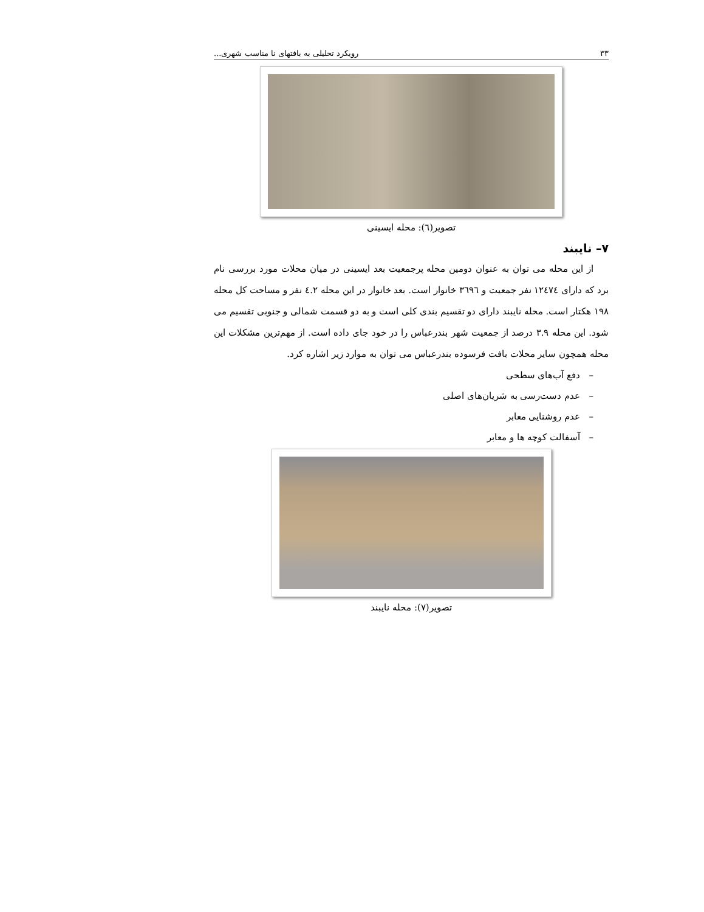٣٣ رویکرد تحلیلی به بافتهای نا مناسب شهری...
تصویر(٦): محله ایسینی
٧– نایبند
از این محله می توان به عنوان دومین محله پرجمعیت بعد ایسینی در میان محلات مورد بررسی نام برد که دارای ١٢٤٧٤ نفر جمعیت و ٣٦٩٦ خانوار است. بعد خانوار در این محله ٤.٢ نفر و مساحت کل محله ١٩٨ هکتار است. محله نایبند دارای دو تقسیم بندی کلی است و به دو قسمت شمالی و جنوبی تقسیم می شود. این محله ٣.٩ درصد از جمعیت شهر بندرعباس را در خود جای داده است. از مهم‌ترین مشکلات این محله همچون سایر محلات بافت فرسوده بندرعباس می توان به موارد زیر اشاره کرد.
– دفع آب‌های سطحی
– عدم دست‌رسی به شریان‌های اصلی
– عدم روشنایی معابر
– آسفالت کوچه ها و معابر
تصویر(٧): محله نایبند